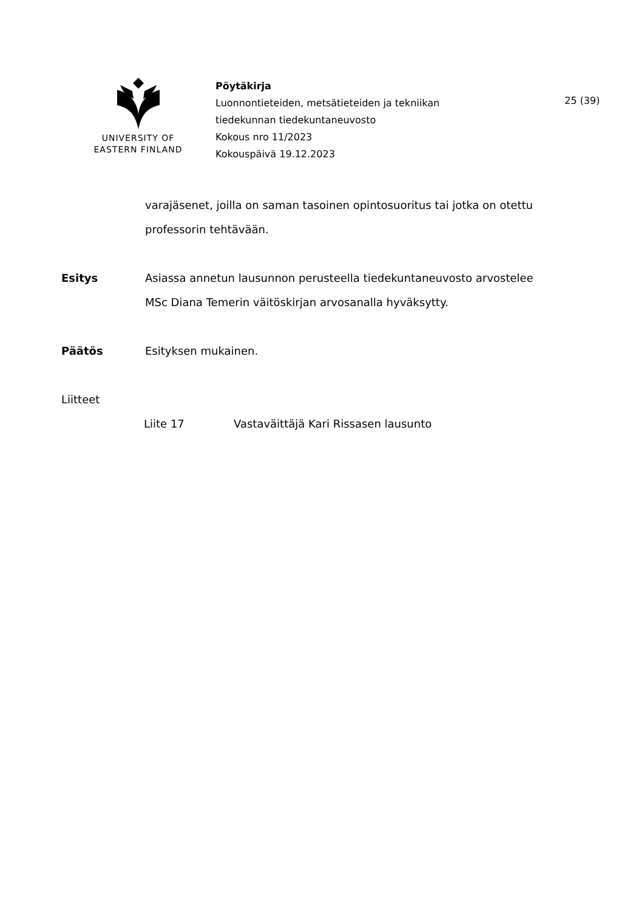UNIVERSITY OF
EASTERN FINLAND
Pöytäkirja
Luonnontieteiden, metsätieteiden ja tekniikan
tiedekunnan tiedekuntaneuvosto
Kokous nro 11/2023
Kokouspäivä 19.12.2023
25 (39)
varajäsenet, joilla on saman tasoinen opintosuoritus tai jotka on otettu professorin tehtävään.
Esitys Asiassa annetun lausunnon perusteella tiedekuntaneuvosto arvostelee MSc Diana Temerin väitöskirjan arvosanalla hyväksytty.
Päätös Esityksen mukainen.
Liitteet
Liite 17 Vastaväittäjä Kari Rissasen lausunto